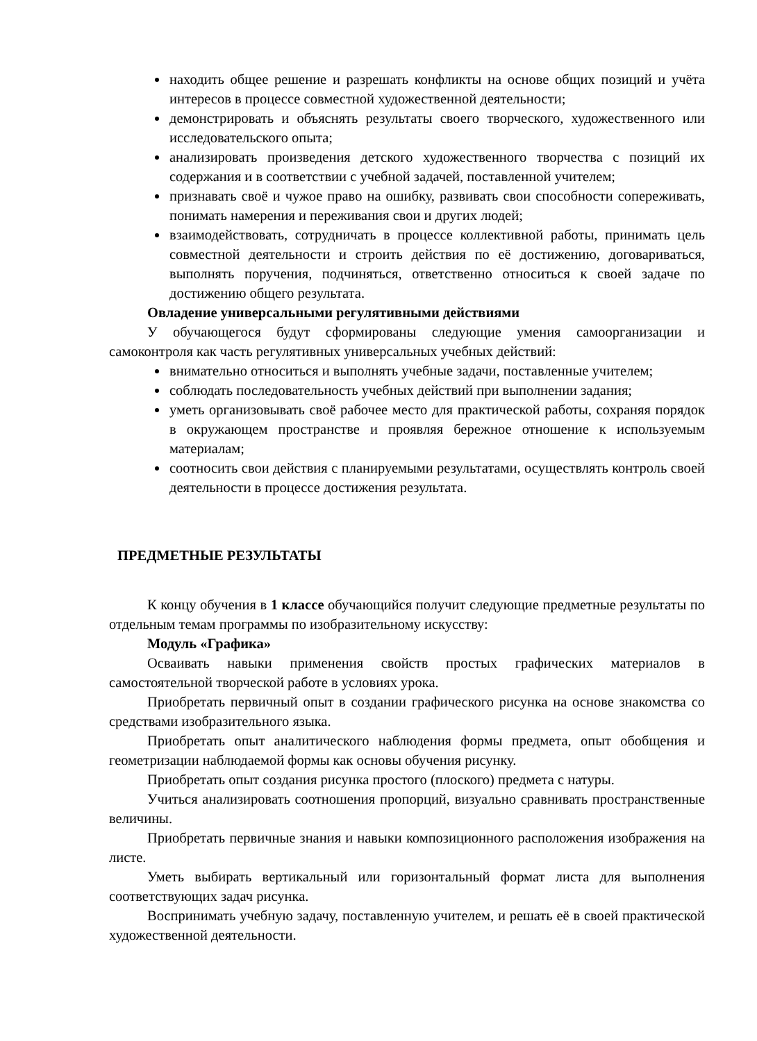находить общее решение и разрешать конфликты на основе общих позиций и учёта интересов в процессе совместной художественной деятельности;
демонстрировать и объяснять результаты своего творческого, художественного или исследовательского опыта;
анализировать произведения детского художественного творчества с позиций их содержания и в соответствии с учебной задачей, поставленной учителем;
признавать своё и чужое право на ошибку, развивать свои способности сопереживать, понимать намерения и переживания свои и других людей;
взаимодействовать, сотрудничать в процессе коллективной работы, принимать цель совместной деятельности и строить действия по её достижению, договариваться, выполнять поручения, подчиняться, ответственно относиться к своей задаче по достижению общего результата.
Овладение универсальными регулятивными действиями
У обучающегося будут сформированы следующие умения самоорганизации и самоконтроля как часть регулятивных универсальных учебных действий:
внимательно относиться и выполнять учебные задачи, поставленные учителем;
соблюдать последовательность учебных действий при выполнении задания;
уметь организовывать своё рабочее место для практической работы, сохраняя порядок в окружающем пространстве и проявляя бережное отношение к используемым материалам;
соотносить свои действия с планируемыми результатами, осуществлять контроль своей деятельности в процессе достижения результата.
ПРЕДМЕТНЫЕ РЕЗУЛЬТАТЫ
К концу обучения в 1 классе обучающийся получит следующие предметные результаты по отдельным темам программы по изобразительному искусству:
Модуль «Графика»
Осваивать навыки применения свойств простых графических материалов в самостоятельной творческой работе в условиях урока.
Приобретать первичный опыт в создании графического рисунка на основе знакомства со средствами изобразительного языка.
Приобретать опыт аналитического наблюдения формы предмета, опыт обобщения и геометризации наблюдаемой формы как основы обучения рисунку.
Приобретать опыт создания рисунка простого (плоского) предмета с натуры.
Учиться анализировать соотношения пропорций, визуально сравнивать пространственные величины.
Приобретать первичные знания и навыки композиционного расположения изображения на листе.
Уметь выбирать вертикальный или горизонтальный формат листа для выполнения соответствующих задач рисунка.
Воспринимать учебную задачу, поставленную учителем, и решать её в своей практической художественной деятельности.